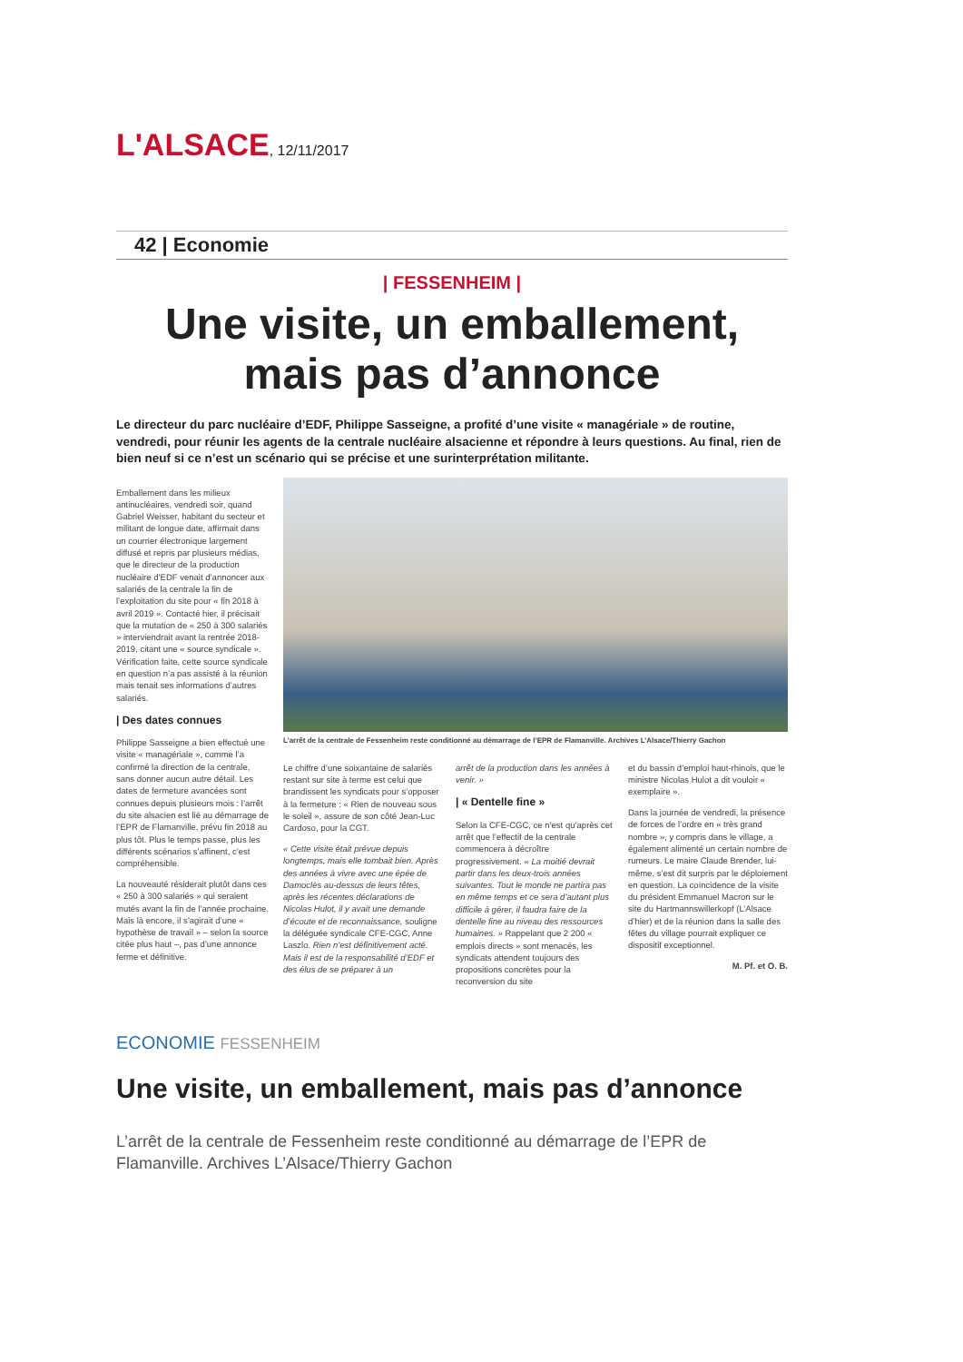L'ALSACE, 12/11/2017
42 | Economie
| FESSENHEIM |
Une visite, un emballement, mais pas d’annonce
Le directeur du parc nucléaire d’EDF, Philippe Sasseigne, a profité d’une visite « managériale » de routine, vendredi, pour réunir les agents de la centrale nucléaire alsacienne et répondre à leurs questions. Au final, rien de bien neuf si ce n’est un scénario qui se précise et une surinterprétation militante.
Emballement dans les milieux antinucléaires, vendredi soir, quand Gabriel Weisser, habitant du secteur et militant de longue date, affirmait dans un courrier électronique largement diffusé et repris par plusieurs médias, que le directeur de la production nucléaire d’EDF venait d’annoncer aux salariés de la centrale la fin de l’exploitation du site pour « fin 2018 à avril 2019 ». Contacté hier, il précisait que la mutation de « 250 à 300 salariés » interviendrait avant la rentrée 2018-2019, citant une « source syndicale ». Vérification faite, cette source syndicale en question n’a pas assisté à la réunion mais tenait ses informations d’autres salariés.
| Des dates connues
Philippe Sasseigne a bien effectué une visite « managériale », comme l’a confirmé la direction de la centrale, sans donner aucun autre détail. Les dates de fermeture avancées sont connues depuis plusieurs mois : l’arrêt du site alsacien est lié au démarrage de l’EPR de Flamanville, prévu fin 2018 au plus tôt. Plus le temps passe, plus les différents scénarios s’affinent, c’est compréhensible.
La nouveauté résiderait plutôt dans ces « 250 à 300 salariés » qui seraient mutés avant la fin de l’année prochaine. Mais là encore, il s’agirait d’une « hypothèse de travail » – selon la source citée plus haut –, pas d’une annonce ferme et définitive.
L’arrêt de la centrale de Fessenheim reste conditionné au démarrage de l’EPR de Flamanville. Archives L’Alsace/Thierry Gachon
Le chiffre d’une soixantaine de salariés restant sur site à terme est celui que brandissent les syndicats pour s’opposer à la fermeture : « Rien de nouveau sous le soleil », assure de son côté Jean-Luc Cardoso, pour la CGT.
« Cette visite était prévue depuis longtemps, mais elle tombait bien. Après des années à vivre avec une épée de Damoclès au-dessus de leurs têtes, après les récentes déclarations de Nicolas Hulot, il y avait une demande d’écoute et de reconnaissance, souligne la déléguée syndicale CFE-CGC, Anne Laszlo. Rien n’est définitivement acté. Mais il est de la responsabilité d’EDF et des élus de se préparer à un
arrêt de la production dans les années à venir. »
| « Dentelle fine »
Selon la CFE-CGC, ce n’est qu’après cet arrêt que l’effectif de la centrale commencera à décroître progressivement. « La moitié devrait partir dans les deux-trois années suivantes. Tout le monde ne partira pas en même temps et ce sera d’autant plus difficile à gérer, il faudra faire de la dentelle fine au niveau des ressources humaines. » Rappelant que 2 200 « emplois directs » sont menacés, les syndicats attendent toujours des propositions concrètes pour la reconversion du site
et du bassin d’emploi haut-rhinois, que le ministre Nicolas Hulot a dit vouloir « exemplaire ».
Dans la journée de vendredi, la présence de forces de l’ordre en « très grand nombre », y compris dans le village, a également alimenté un certain nombre de rumeurs. Le maire Claude Brender, lui-même, s’est dit surpris par le déploiement en question. La coïncidence de la visite du président Emmanuel Macron sur le site du Hartmannswillerkopf (L’Alsace d’hier) et de la réunion dans la salle des fêtes du village pourrait expliquer ce dispositif exceptionnel.
M. Pf. et O. B.
ECONOMIE FESSENHEIM
Une visite, un emballement, mais pas d’annonce
L’arrêt de la centrale de Fessenheim reste conditionné au démarrage de l’EPR de Flamanville. Archives L’Alsace/Thierry Gachon